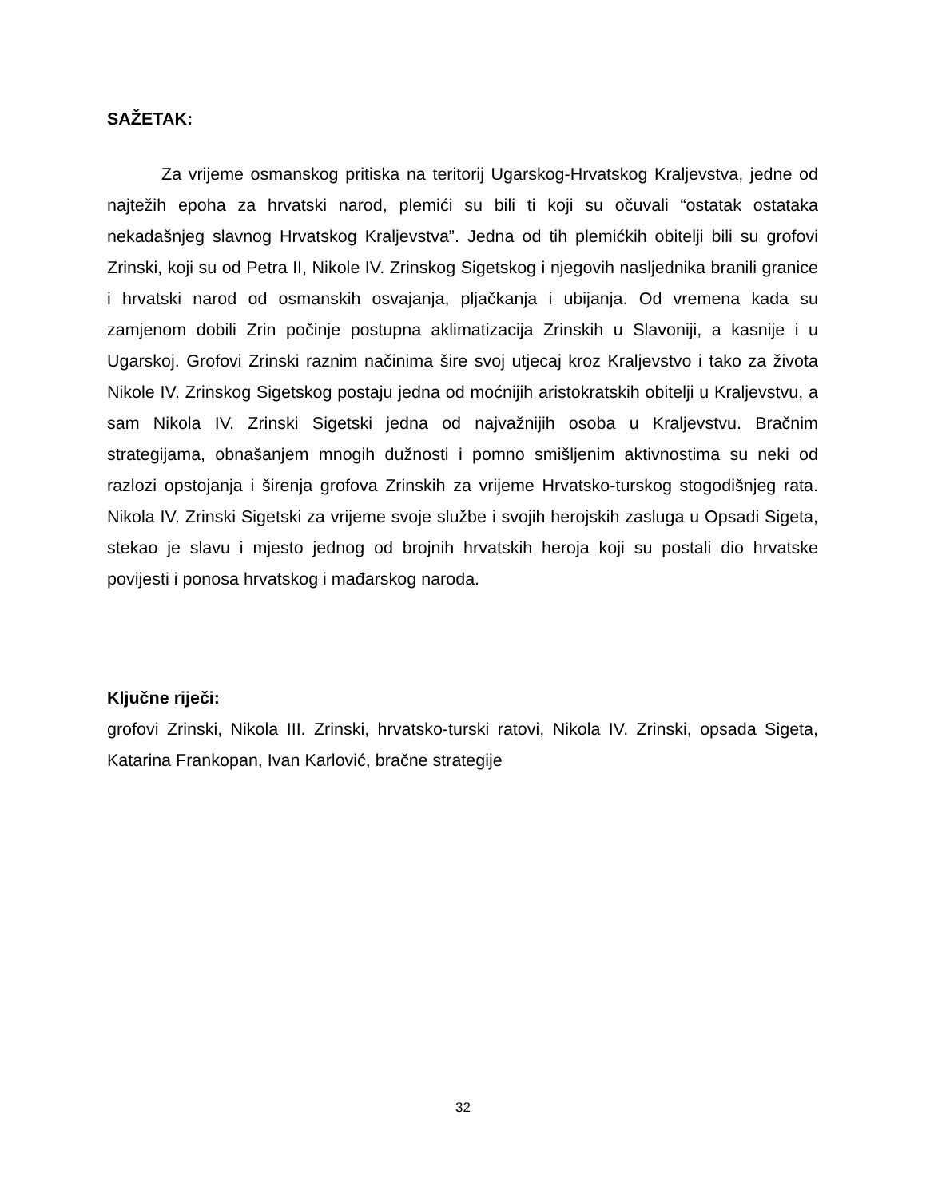SAŽETAK:
Za vrijeme osmanskog pritiska na teritorij Ugarskog-Hrvatskog Kraljevstva, jedne od najtežih epoha za hrvatski narod, plemići su bili ti koji su očuvali “ostatak ostataka nekadašnjeg slavnog Hrvatskog Kraljevstva”. Jedna od tih plemićkih obitelji bili su grofovi Zrinski, koji su od Petra II, Nikole IV. Zrinskog Sigetskog i njegovih nasljednika branili granice i hrvatski narod od osmanskih osvajanja, pljačkanja i ubijanja. Od vremena kada su zamjenom dobili Zrin počinje postupna aklimatizacija Zrinskih u Slavoniji, a kasnije i u Ugarskoj. Grofovi Zrinski raznim načinima šire svoj utjecaj kroz Kraljevstvo i tako za života Nikole IV. Zrinskog Sigetskog postaju jedna od moćnijih aristokratskih obitelji u Kraljevstvu, a sam Nikola IV. Zrinski Sigetski jedna od najvažnijih osoba u Kraljevstvu. Bračnim strategijama, obnašanjem mnogih dužnosti i pomno smišljenim aktivnostima su neki od razlozi opstojanja i širenja grofova Zrinskih za vrijeme Hrvatsko-turskog stogodišnjeg rata. Nikola IV. Zrinski Sigetski za vrijeme svoje službe i svojih herojskih zasluga u Opsadi Sigeta, stekao je slavu i mjesto jednog od brojnih hrvatskih heroja koji su postali dio hrvatske povijesti i ponosa hrvatskog i mađarskog naroda.
Ključne riječi:
grofovi Zrinski, Nikola III. Zrinski, hrvatsko-turski ratovi, Nikola IV. Zrinski, opsada Sigeta, Katarina Frankopan, Ivan Karlović, bračne strategije
32